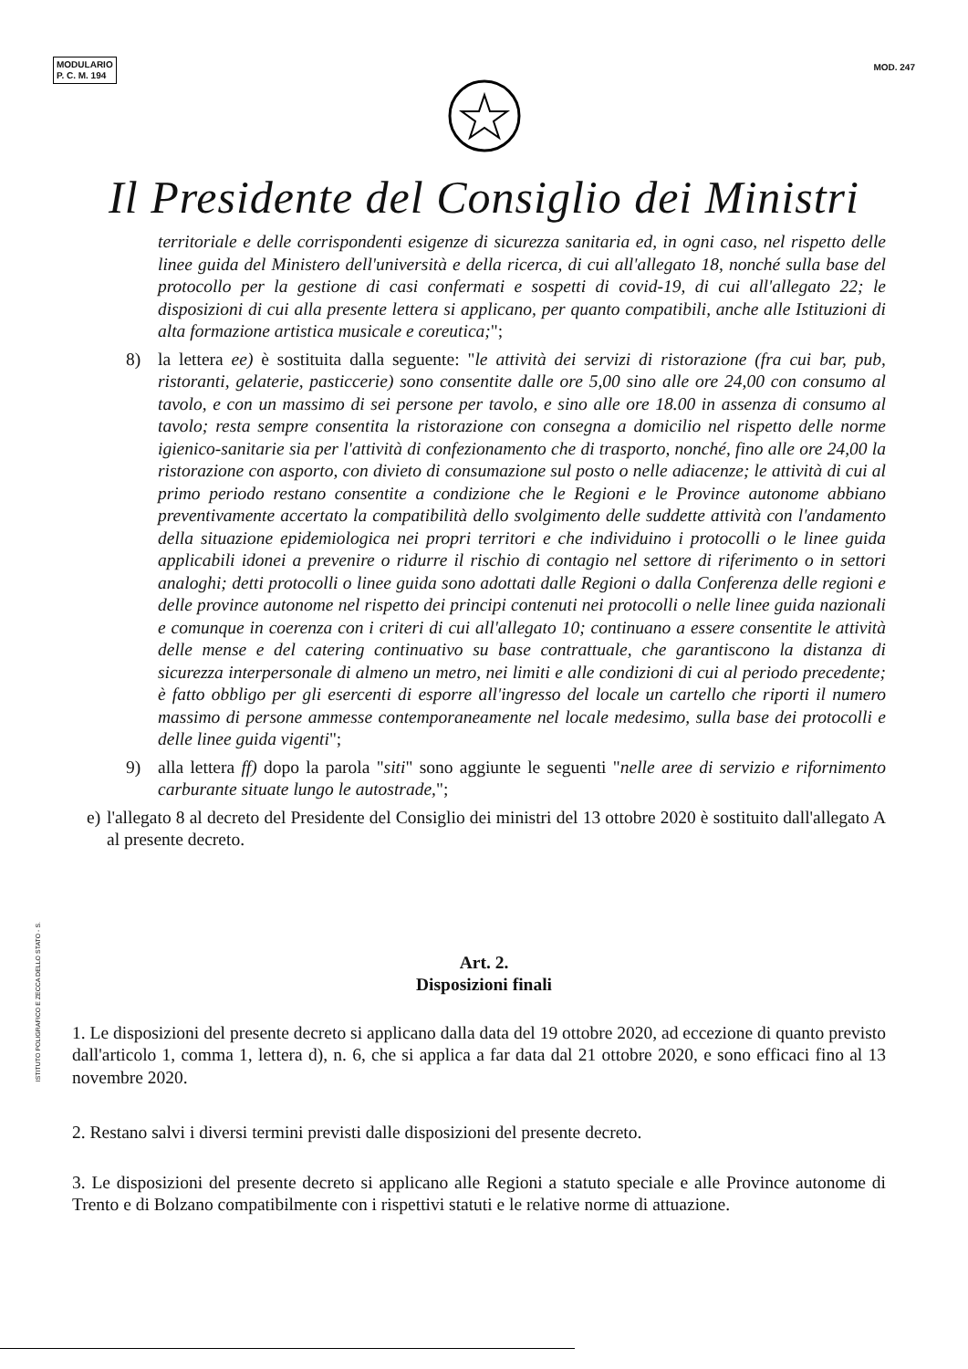MODULARIO
P. C. M. 194
MOD. 247
Il Presidente del Consiglio dei Ministri
territoriale e delle corrispondenti esigenze di sicurezza sanitaria ed, in ogni caso, nel rispetto delle linee guida del Ministero dell'università e della ricerca, di cui all'allegato 18, nonché sulla base del protocollo per la gestione di casi confermati e sospetti di covid-19, di cui all'allegato 22; le disposizioni di cui alla presente lettera si applicano, per quanto compatibili, anche alle Istituzioni di alta formazione artistica musicale e coreutica;";
8) la lettera ee) è sostituita dalla seguente: "le attività dei servizi di ristorazione (fra cui bar, pub, ristoranti, gelaterie, pasticcerie) sono consentite dalle ore 5,00 sino alle ore 24,00 con consumo al tavolo, e con un massimo di sei persone per tavolo, e sino alle ore 18.00 in assenza di consumo al tavolo; resta sempre consentita la ristorazione con consegna a domicilio nel rispetto delle norme igienico-sanitarie sia per l'attività di confezionamento che di trasporto, nonché, fino alle ore 24,00 la ristorazione con asporto, con divieto di consumazione sul posto o nelle adiacenze; le attività di cui al primo periodo restano consentite a condizione che le Regioni e le Province autonome abbiano preventivamente accertato la compatibilità dello svolgimento delle suddette attività con l'andamento della situazione epidemiologica nei propri territori e che individuino i protocolli o le linee guida applicabili idonei a prevenire o ridurre il rischio di contagio nel settore di riferimento o in settori analoghi; detti protocolli o linee guida sono adottati dalle Regioni o dalla Conferenza delle regioni e delle province autonome nel rispetto dei principi contenuti nei protocolli o nelle linee guida nazionali e comunque in coerenza con i criteri di cui all'allegato 10; continuano a essere consentite le attività delle mense e del catering continuativo su base contrattuale, che garantiscono la distanza di sicurezza interpersonale di almeno un metro, nei limiti e alle condizioni di cui al periodo precedente; è fatto obbligo per gli esercenti di esporre all'ingresso del locale un cartello che riporti il numero massimo di persone ammesse contemporaneamente nel locale medesimo, sulla base dei protocolli e delle linee guida vigenti";
9) alla lettera ff) dopo la parola "siti" sono aggiunte le seguenti "nelle aree di servizio e rifornimento carburante situate lungo le autostrade,";
e) l'allegato 8 al decreto del Presidente del Consiglio dei ministri del 13 ottobre 2020 è sostituito dall'allegato A al presente decreto.
Art. 2.
Disposizioni finali
1. Le disposizioni del presente decreto si applicano dalla data del 19 ottobre 2020, ad eccezione di quanto previsto dall'articolo 1, comma 1, lettera d), n. 6, che si applica a far data dal 21 ottobre 2020, e sono efficaci fino al 13 novembre 2020.
2. Restano salvi i diversi termini previsti dalle disposizioni del presente decreto.
3. Le disposizioni del presente decreto si applicano alle Regioni a statuto speciale e alle Province autonome di Trento e di Bolzano compatibilmente con i rispettivi statuti e le relative norme di attuazione.
ISTITUTO POLIGRAFICO E ZECCA DELLO STATO - S.